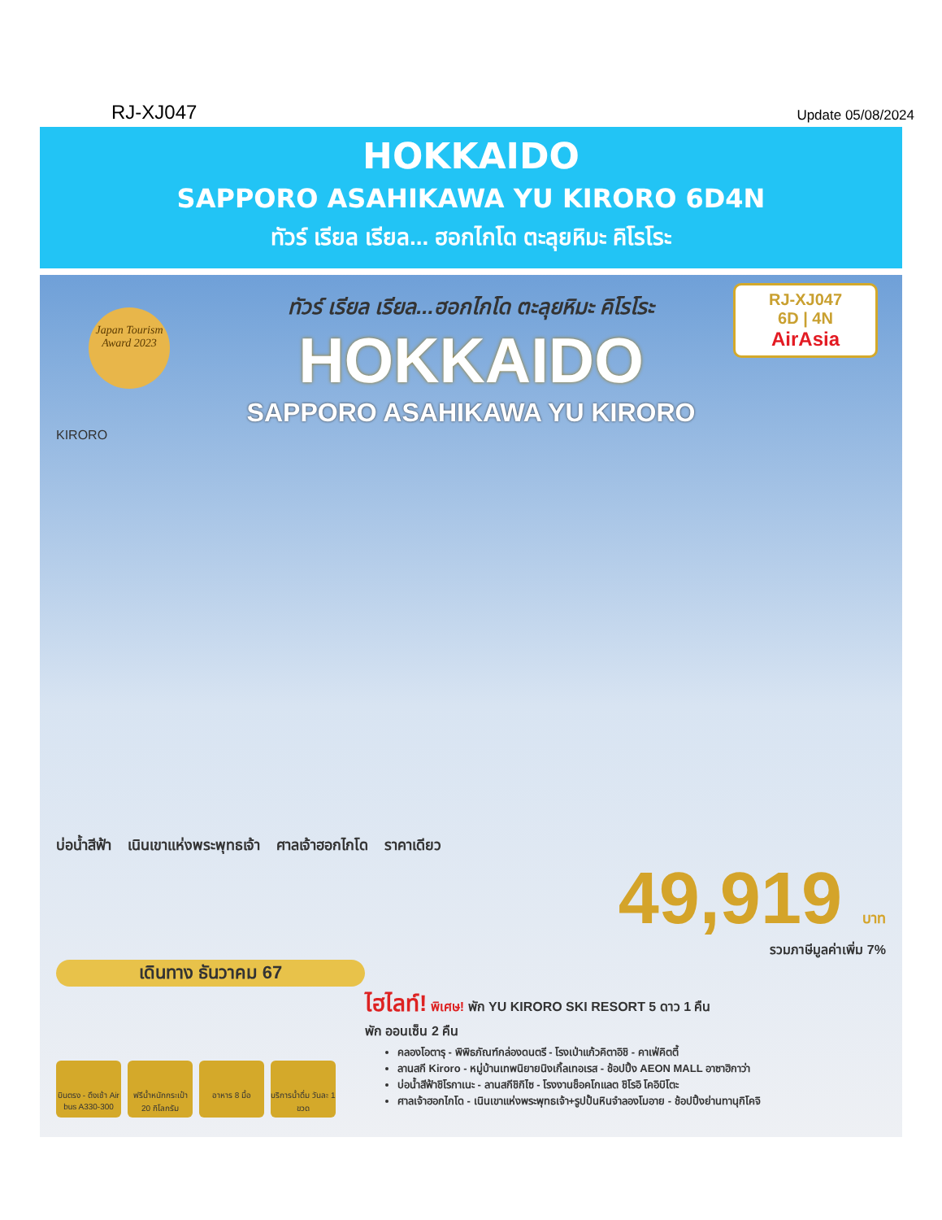RJ-XJ047
Update 05/08/2024
HOKKAIDO
SAPPORO ASAHIKAWA YU KIRORO 6D4N
ทัวร์ เรียล เรียล... ฮอกไกโด ตะลุยหิมะ คิโรโระ
Japan Tourism Award 2023
RJ-XJ047
6D | 4N
AirAsia
ทัวร์ เรียล เรียล...ฮอกไกโด ตะลุยหิมะ คิโรโระ
HOKKAIDO
SAPPORO ASAHIKAWA YU KIRORO
KIRORO
บ่อน้ำสีฟ้า เนินเขาแห่งพระพุทธเจ้า ศาลเจ้าฮอกไกโด ราคาเดียว
49,919 บาท
รวมภาษีมูลค่าเพิ่ม 7%
เดินทาง ธันวาคม 67
ไฮไลท์! พิเศษ! พัก YU KIRORO SKI RESORT 5 ดาว 1 คืน
พัก ออนเซ็น 2 คืน
คลองโอตารุ - พิพิธภัณฑ์กล่องดนตรี - โรงเป่าแก้วคิตาอิชิ - คาเฟ่คิตตี้
ลานสกี Kiroro - หมู่บ้านเทพนิยายนิงเกิ้ลเทอเรส - ช้อปปิ้ง AEON MALL อาซาฮิกาว่า
บ่อน้ำสีฟ้าชิโรกาเนะ - ลานสกีชิกิไซ - โรงงานช็อคโกแลต ชิโรอิ โคอิบิโตะ
ศาลเจ้าฮอกไกโด - เนินเขาแห่งพระพุทธเจ้า+รูปปั้นหินจำลองโมอาย - ช้อปปิ้งย่านทานุกิโคจิ
บินตรง - ดึงเช้า Air bus A330-300
ฟรีน้ำหนักกระเป๋า 20 กิโลกรัม
อาหาร 8 มื้อ บริการน้ำดื่ม วันละ 1 ขวด